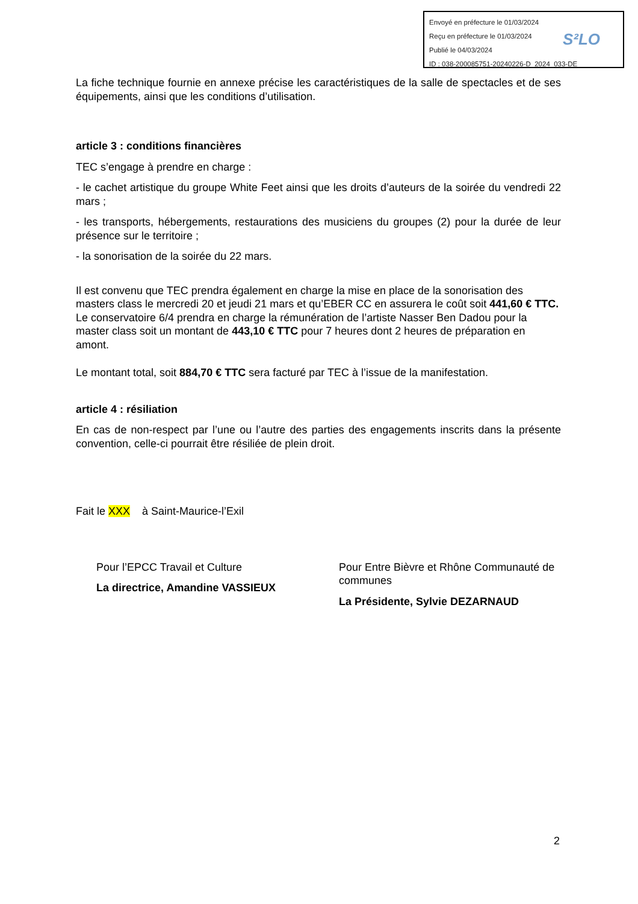Envoyé en préfecture le 01/03/2024
Reçu en préfecture le 01/03/2024
Publié le 04/03/2024
ID : 038-200085751-20240226-D_2024_033-DE
S²LO
La fiche technique fournie en annexe précise les caractéristiques de la salle de spectacles et de ses équipements, ainsi que les conditions d’utilisation.
article 3 : conditions financières
TEC s’engage à prendre en charge :
- le cachet artistique du groupe White Feet ainsi que les droits d’auteurs de la soirée du vendredi 22 mars ;
- les transports, hébergements, restaurations des musiciens du groupes (2) pour la durée de leur présence sur le territoire ;
- la sonorisation de la soirée du 22 mars.
Il est convenu que TEC prendra également en charge la mise en place de la sonorisation des masters class le mercredi 20 et jeudi 21 mars et qu’EBER CC en assurera le coût soit 441,60 € TTC.
Le conservatoire 6/4 prendra en charge la rémunération de l’artiste Nasser Ben Dadou pour la master class soit un montant de 443,10 € TTC pour 7 heures dont 2 heures de préparation en amont.
Le montant total, soit 884,70 € TTC sera facturé par TEC à l’issue de la manifestation.
article 4 : résiliation
En cas de non-respect par l’une ou l’autre des parties des engagements inscrits dans la présente convention, celle-ci pourrait être résiliée de plein droit.
Fait le XXX à Saint-Maurice-l’Exil
Pour l’EPCC Travail et Culture
La directrice, Amandine VASSIEUX
Pour Entre Bièvre et Rhône Communauté de communes
La Présidente, Sylvie DEZARNAUD
2